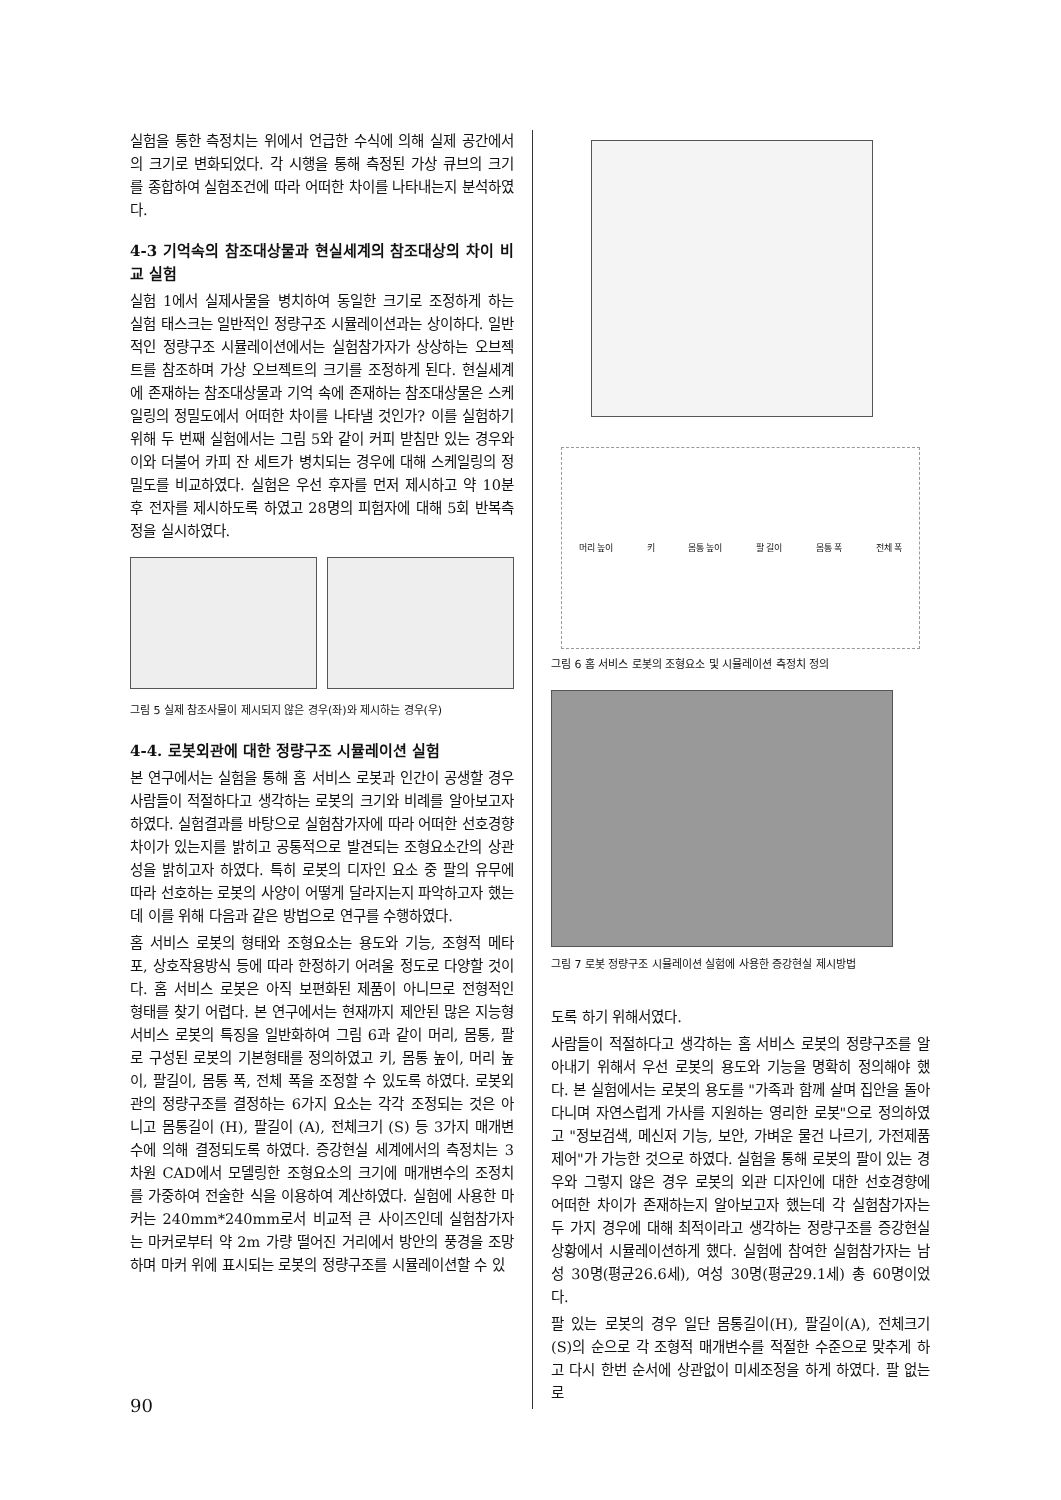실험을 통한 측정치는 위에서 언급한 수식에 의해 실제 공간에서의 크기로 변화되었다. 각 시행을 통해 측정된 가상 큐브의 크기를 종합하여 실험조건에 따라 어떠한 차이를 나타내는지 분석하였다.
4-3 기억속의 참조대상물과 현실세계의 참조대상의 차이 비교 실험
실험 1에서 실제사물을 병치하여 동일한 크기로 조정하게 하는 실험 태스크는 일반적인 정량구조 시뮬레이션과는 상이하다. 일반적인 정량구조 시뮬레이션에서는 실험참가자가 상상하는 오브젝트를 참조하며 가상 오브젝트의 크기를 조정하게 된다. 현실세계에 존재하는 참조대상물과 기억 속에 존재하는 참조대상물은 스케일링의 정밀도에서 어떠한 차이를 나타낼 것인가? 이를 실험하기 위해 두 번째 실험에서는 그림 5와 같이 커피 받침만 있는 경우와 이와 더불어 카피 잔 세트가 병치되는 경우에 대해 스케일링의 정밀도를 비교하였다. 실험은 우선 후자를 먼저 제시하고 약 10분후 전자를 제시하도록 하였고 28명의 피험자에 대해 5회 반복측정을 실시하였다.
그림 5 실제 참조사물이 제시되지 않은 경우(좌)와 제시하는 경우(우)
4-4. 로봇외관에 대한 정량구조 시뮬레이션 실험
본 연구에서는 실험을 통해 홈 서비스 로봇과 인간이 공생할 경우 사람들이 적절하다고 생각하는 로봇의 크기와 비례를 알아보고자 하였다. 실험결과를 바탕으로 실험참가자에 따라 어떠한 선호경향차이가 있는지를 밝히고 공통적으로 발견되는 조형요소간의 상관성을 밝히고자 하였다. 특히 로봇의 디자인 요소 중 팔의 유무에 따라 선호하는 로봇의 사양이 어떻게 달라지는지 파악하고자 했는데 이를 위해 다음과 같은 방법으로 연구를 수행하였다.
홈 서비스 로봇의 형태와 조형요소는 용도와 기능, 조형적 메타포, 상호작용방식 등에 따라 한정하기 어려울 정도로 다양할 것이다. 홈 서비스 로봇은 아직 보편화된 제품이 아니므로 전형적인 형태를 찾기 어렵다. 본 연구에서는 현재까지 제안된 많은 지능형 서비스 로봇의 특징을 일반화하여 그림 6과 같이 머리, 몸통, 팔로 구성된 로봇의 기본형태를 정의하였고 키, 몸통 높이, 머리 높이, 팔길이, 몸통 폭, 전체 폭을 조정할 수 있도록 하였다. 로봇외관의 정량구조를 결정하는 6가지 요소는 각각 조정되는 것은 아니고 몸통길이 (H), 팔길이 (A), 전체크기 (S) 등 3가지 매개변수에 의해 결정되도록 하였다. 증강현실 세계에서의 측정치는 3차원 CAD에서 모델링한 조형요소의 크기에 매개변수의 조정치를 가중하여 전술한 식을 이용하여 계산하였다. 실험에 사용한 마커는 240mm*240mm로서 비교적 큰 사이즈인데 실험참가자는 마커로부터 약 2m 가량 떨어진 거리에서 방안의 풍경을 조망하며 마커 위에 표시되는 로봇의 정량구조를 시뮬레이션할 수 있
머리 높이 키 몸통 높이 팔 길이 몸통 폭 전체 폭
그림 6 홈 서비스 로봇의 조형요소 및 시뮬레이션 측정치 정의
그림 7 로봇 정량구조 시뮬레이션 실험에 사용한 증강현실 제시방법
도록 하기 위해서였다.
사람들이 적절하다고 생각하는 홈 서비스 로봇의 정량구조를 알아내기 위해서 우선 로봇의 용도와 기능을 명확히 정의해야 했다. 본 실험에서는 로봇의 용도를 "가족과 함께 살며 집안을 돌아다니며 자연스럽게 가사를 지원하는 영리한 로봇"으로 정의하였고 "정보검색, 메신저 기능, 보안, 가벼운 물건 나르기, 가전제품 제어"가 가능한 것으로 하였다. 실험을 통해 로봇의 팔이 있는 경우와 그렇지 않은 경우 로봇의 외관 디자인에 대한 선호경향에 어떠한 차이가 존재하는지 알아보고자 했는데 각 실험참가자는 두 가지 경우에 대해 최적이라고 생각하는 정량구조를 증강현실 상황에서 시뮬레이션하게 했다. 실험에 참여한 실험참가자는 남성 30명(평균26.6세), 여성 30명(평균29.1세) 총 60명이었다.
팔 있는 로봇의 경우 일단 몸통길이(H), 팔길이(A), 전체크기(S)의 순으로 각 조형적 매개변수를 적절한 수준으로 맞추게 하고 다시 한번 순서에 상관없이 미세조정을 하게 하였다. 팔 없는 로
90